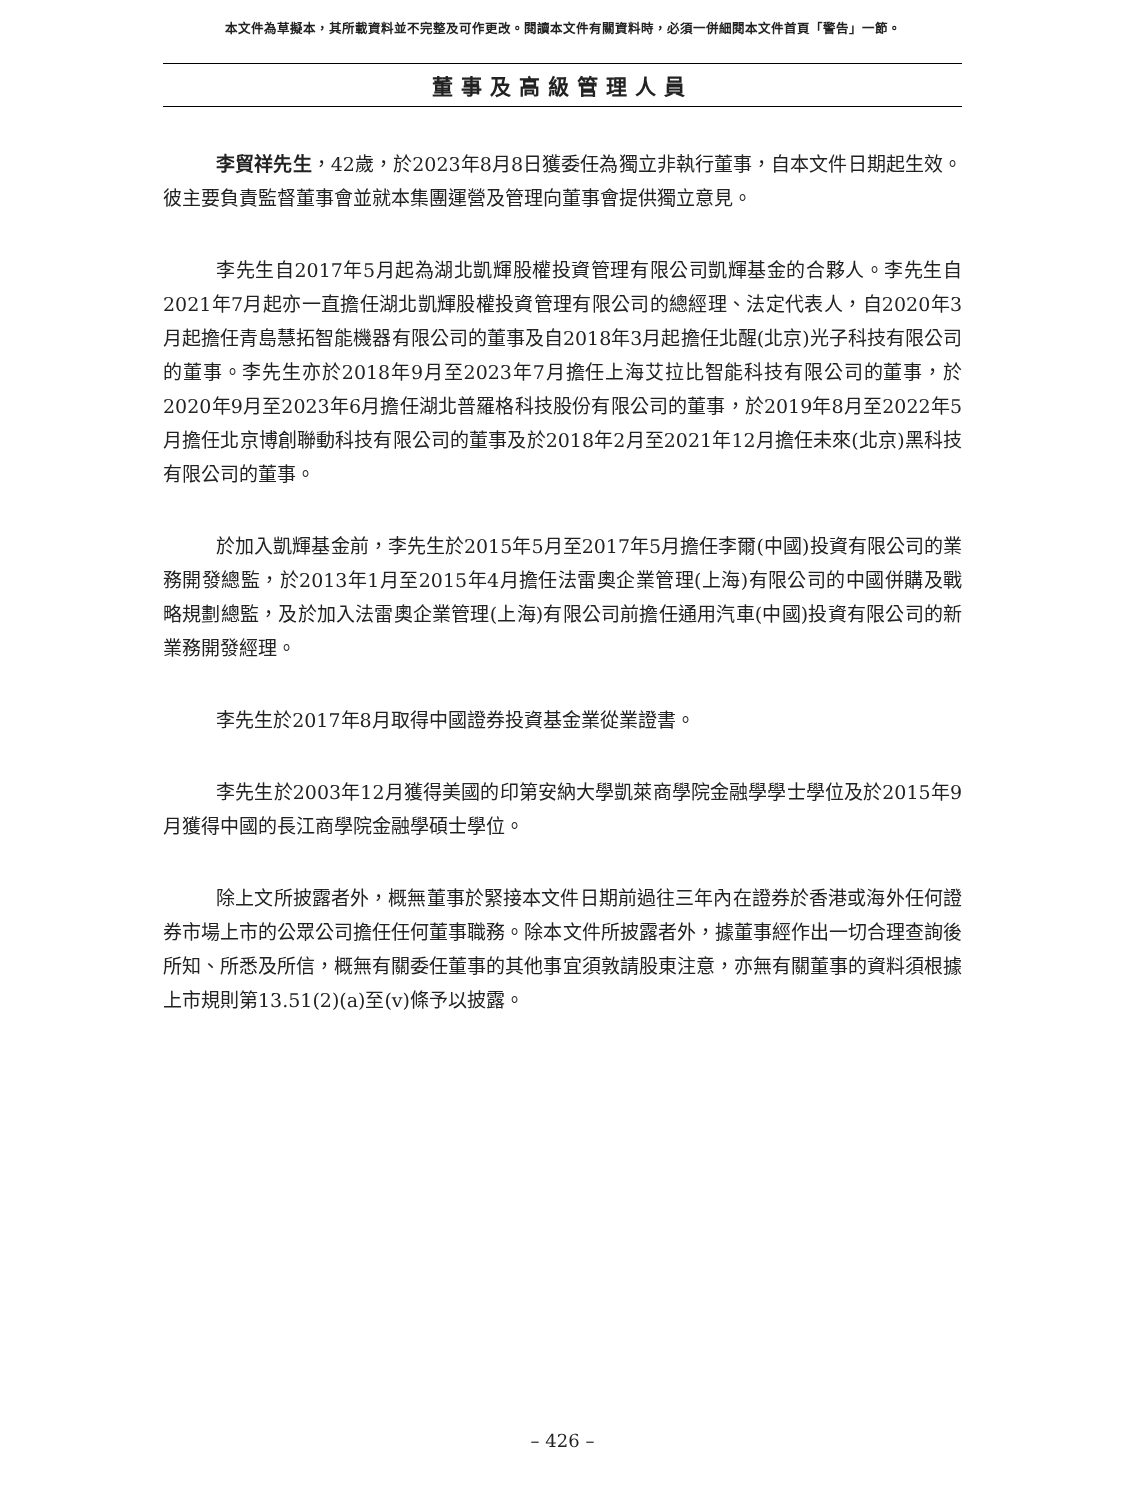本文件為草擬本，其所載資料並不完整及可作更改。閱讀本文件有關資料時，必須一併細閱本文件首頁「警告」一節。
董事及高級管理人員
李貿祥先生，42歲，於2023年8月8日獲委任為獨立非執行董事，自本文件日期起生效。彼主要負責監督董事會並就本集團運營及管理向董事會提供獨立意見。
李先生自2017年5月起為湖北凱輝股權投資管理有限公司凱輝基金的合夥人。李先生自2021年7月起亦一直擔任湖北凱輝股權投資管理有限公司的總經理、法定代表人，自2020年3月起擔任青島慧拓智能機器有限公司的董事及自2018年3月起擔任北醒(北京)光子科技有限公司的董事。李先生亦於2018年9月至2023年7月擔任上海艾拉比智能科技有限公司的董事，於2020年9月至2023年6月擔任湖北普羅格科技股份有限公司的董事，於2019年8月至2022年5月擔任北京博創聯動科技有限公司的董事及於2018年2月至2021年12月擔任未來(北京)黑科技有限公司的董事。
於加入凱輝基金前，李先生於2015年5月至2017年5月擔任李爾(中國)投資有限公司的業務開發總監，於2013年1月至2015年4月擔任法雷奧企業管理(上海)有限公司的中國併購及戰略規劃總監，及於加入法雷奧企業管理(上海)有限公司前擔任通用汽車(中國)投資有限公司的新業務開發經理。
李先生於2017年8月取得中國證券投資基金業從業證書。
李先生於2003年12月獲得美國的印第安納大學凱萊商學院金融學學士學位及於2015年9月獲得中國的長江商學院金融學碩士學位。
除上文所披露者外，概無董事於緊接本文件日期前過往三年內在證券於香港或海外任何證券市場上市的公眾公司擔任任何董事職務。除本文件所披露者外，據董事經作出一切合理查詢後所知、所悉及所信，概無有關委任董事的其他事宜須敦請股東注意，亦無有關董事的資料須根據上市規則第13.51(2)(a)至(v)條予以披露。
– 426 –